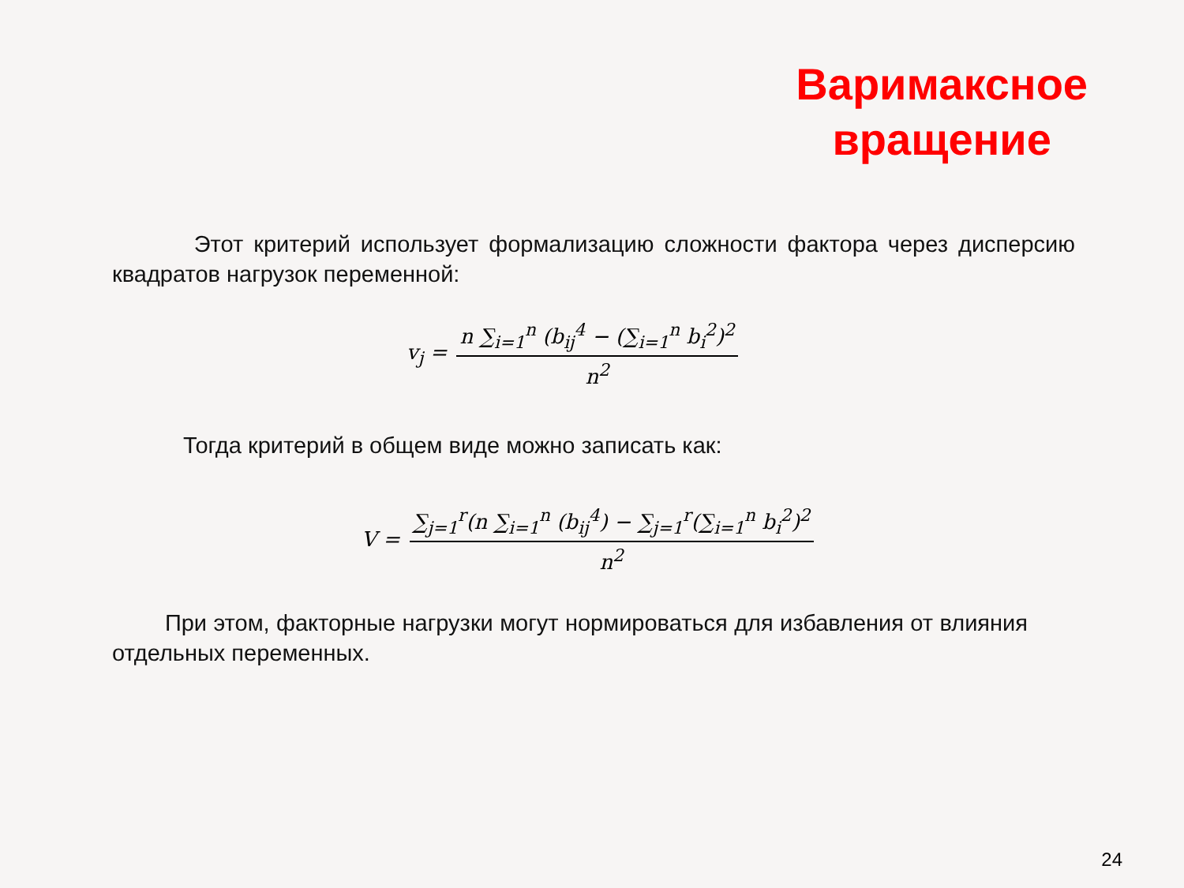Варимаксное
вращение
Этот критерий использует формализацию сложности фактора через дисперсию квадратов нагрузок переменной:
v<sub>j</sub> = n ∑<sub>i=1</sub><sup>n</sup> (b<sub>ij</sub><sup>4</sup> − (∑<sub>i=1</sub><sup>n</sup> b<sub>i</sub><sup>2</sup>)<sup>2</sup> n<sup>2</sup>
Тогда критерий в общем виде можно записать как:
V = ∑<sub>j=1</sub><sup>r</sup>(n ∑<sub>i=1</sub><sup>n</sup> (b<sub>ij</sub><sup>4</sup>) − ∑<sub>j=1</sub><sup>r</sup>(∑<sub>i=1</sub><sup>n</sup> b<sub>i</sub><sup>2</sup>)<sup>2</sup> n<sup>2</sup>
При этом, факторные нагрузки могут нормироваться для избавления от влияния отдельных переменных.
24